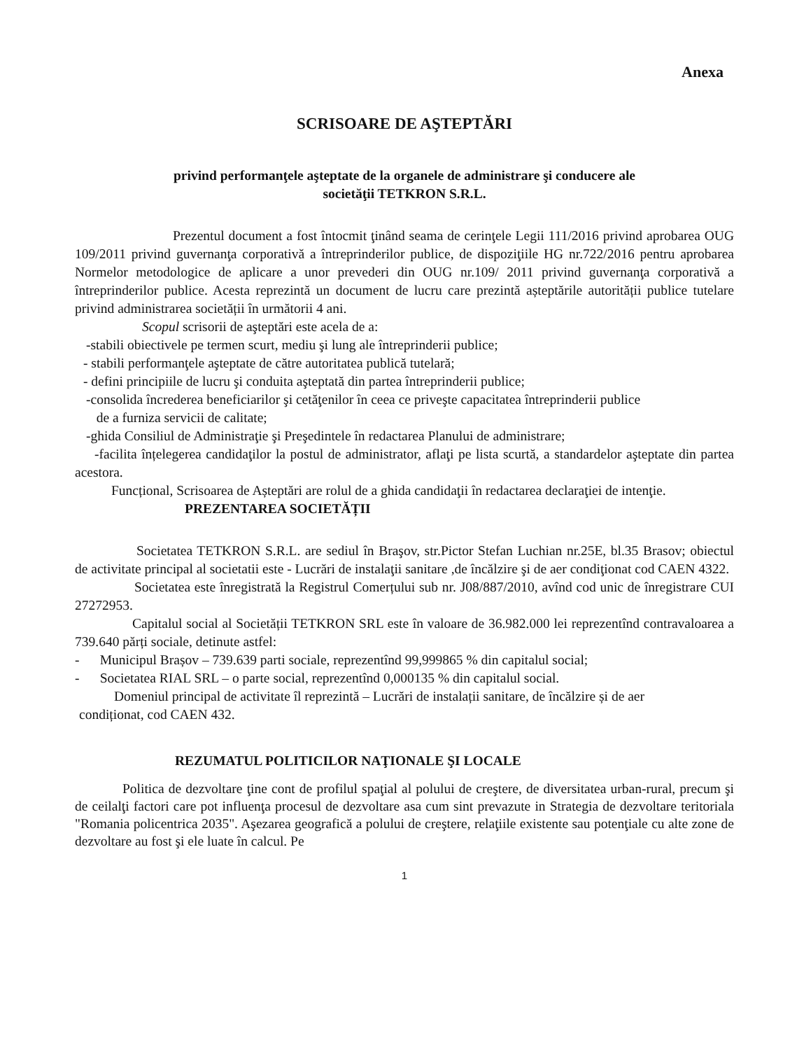Anexa
SCRISOARE DE AŞTEPTĂRI
privind performanţele aşteptate de la organele de administrare şi conducere ale
societăţii TETKRON S.R.L.
Prezentul document a fost întocmit ţinând seama de cerinţele Legii 111/2016 privind aprobarea OUG 109/2011 privind guvernanţa corporativă a întreprinderilor publice, de dispoziţiile HG nr.722/2016 pentru aprobarea Normelor metodologice de aplicare a unor prevederi din OUG nr.109/ 2011 privind guvernanţa corporativă a întreprinderilor publice. Acesta reprezintă un document de lucru care prezintă așteptările autorității publice tutelare privind administrarea societății în următorii 4 ani.
Scopul scrisorii de aşteptări este acela de a:
-stabili obiectivele pe termen scurt, mediu şi lung ale întreprinderii publice;
- stabili performanţele aşteptate de către autoritatea publică tutelară;
- defini principiile de lucru şi conduita aşteptată din partea întreprinderii publice;
-consolida încrederea beneficiarilor şi cetăţenilor în ceea ce priveşte capacitatea întreprinderii publice
de a furniza servicii de calitate;
-ghida Consiliul de Administraţie şi Preşedintele în redactarea Planului de administrare;
-facilita înțelegerea candidaţilor la postul de administrator, aflaţi pe lista scurtă, a standardelor aşteptate din partea acestora.
Funcțional, Scrisoarea de Așteptări are rolul de a ghida candidaţii în redactarea declaraţiei de intenţie.
PREZENTAREA SOCIETĂȚII
Societatea TETKRON S.R.L. are sediul în Braşov, str.Pictor Stefan Luchian nr.25E, bl.35 Brasov; obiectul de activitate principal al societatii este - Lucrări de instalaţii sanitare ,de încălzire şi de aer condiţionat cod CAEN 4322.
Societatea este înregistrată la Registrul Comerțului sub nr. J08/887/2010, avînd cod unic de înregistrare CUI 27272953.
Capitalul social al Societății TETKRON SRL este în valoare de 36.982.000 lei reprezentînd contravaloarea a 739.640 părți sociale, detinute astfel:
- Municipul Brașov – 739.639 parti sociale, reprezentînd 99,999865 % din capitalul social;
- Societatea RIAL SRL – o parte social, reprezentînd 0,000135 % din capitalul social.
Domeniul principal de activitate îl reprezintă – Lucrări de instalații sanitare, de încălzire și de aer
condiționat, cod CAEN 432.
REZUMATUL POLITICILOR NAŢIONALE ŞI LOCALE
Politica de dezvoltare ţine cont de profilul spaţial al polului de creştere, de diversitatea urban-rural, precum şi de ceilalţi factori care pot influenţa procesul de dezvoltare asa cum sint prevazute in Strategia de dezvoltare teritoriala "Romania policentrica 2035". Aşezarea geografică a polului de creştere, relaţiile existente sau potenţiale cu alte zone de dezvoltare au fost şi ele luate în calcul. Pe
1